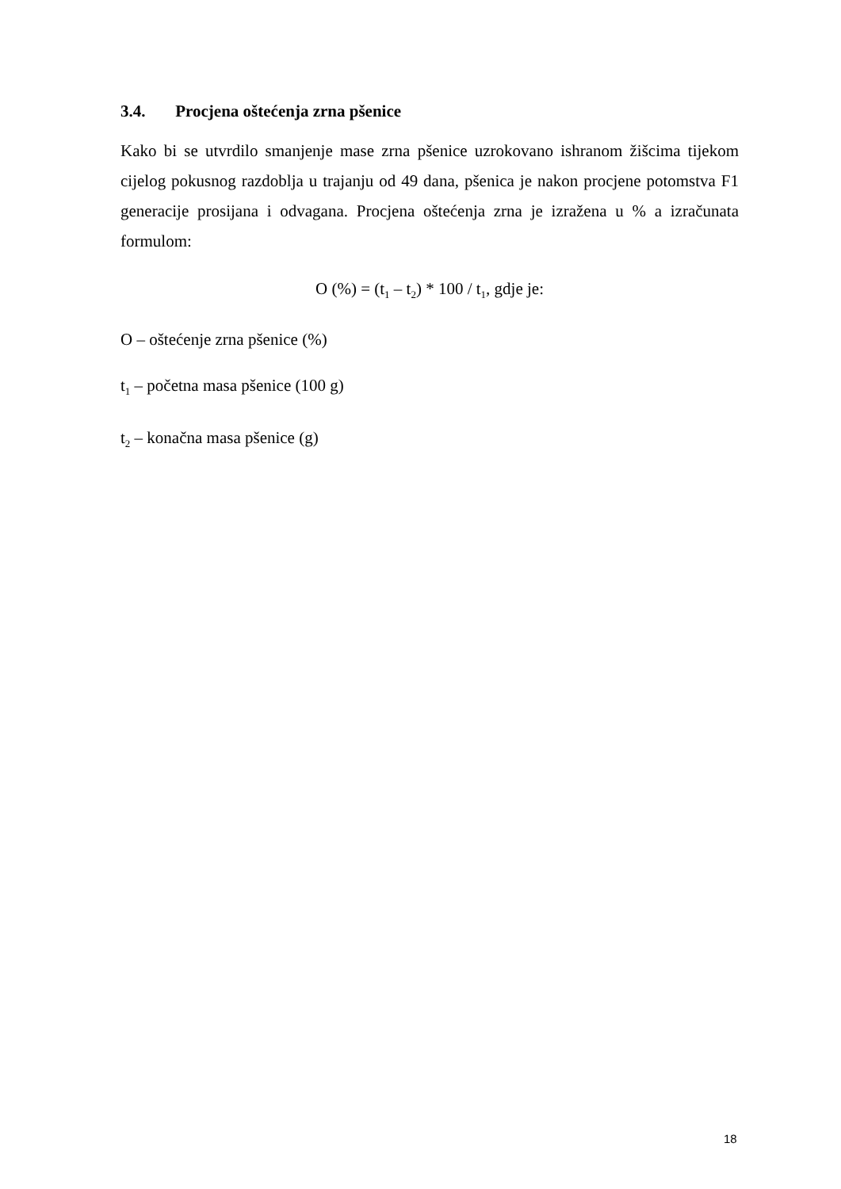3.4. Procjena oštećenja zrna pšenice
Kako bi se utvrdilo smanjenje mase zrna pšenice uzrokovano ishranom žišcima tijekom cijelog pokusnog razdoblja u trajanju od 49 dana, pšenica je nakon procjene potomstva F1 generacije prosijana i odvagana. Procjena oštećenja zrna je izražena u % a izračunata formulom:
O (%) = (t<sub>1</sub> – t<sub>2</sub>) * 100 / t<sub>1</sub>, gdje je:
O – oštećenje zrna pšenice (%)
t<sub>1</sub> – početna masa pšenice (100 g)
t<sub>2</sub> – konačna masa pšenice (g)
18